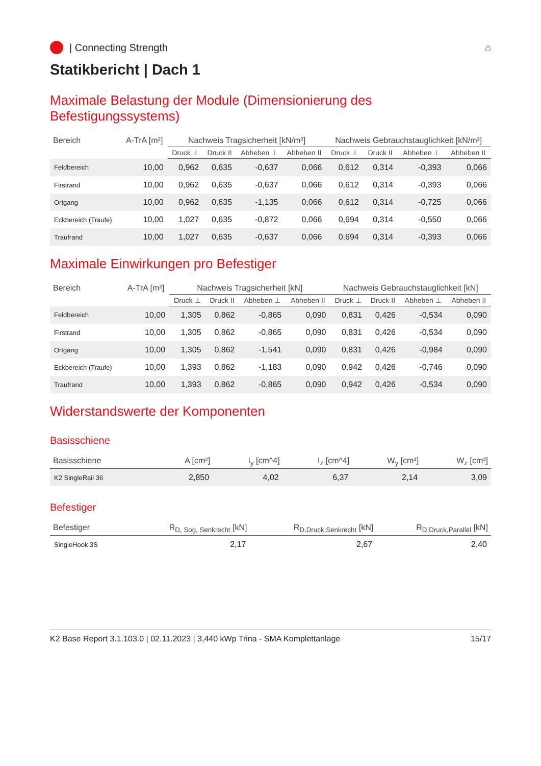| Connecting Strength ⌂
Statikbericht | Dach 1
Maximale Belastung der Module (Dimensionierung des Befestigungssystems)
| Bereich | A-TrA [m²] | Nachweis Tragsicherheit [kN/m²] | | | | Nachweis Gebrauchstauglichkeit [kN/m²] | | | |
| --- | --- | --- | --- | --- | --- | --- | --- | --- | --- |
| | | Druck ⊥ | Druck II | Abheben ⊥ | Abheben II | Druck ⊥ | Druck II | Abheben ⊥ | Abheben II |
| Feldbereich | 10,00 | 0,962 | 0,635 | -0,637 | 0,066 | 0,612 | 0,314 | -0,393 | 0,066 |
| Firstrand | 10,00 | 0,962 | 0,635 | -0,637 | 0,066 | 0,612 | 0,314 | -0,393 | 0,066 |
| Ortgang | 10,00 | 0,962 | 0,635 | -1,135 | 0,066 | 0,612 | 0,314 | -0,725 | 0,066 |
| Eckbereich (Traufe) | 10,00 | 1,027 | 0,635 | -0,872 | 0,066 | 0,694 | 0,314 | -0,550 | 0,066 |
| Traufrand | 10,00 | 1,027 | 0,635 | -0,637 | 0,066 | 0,694 | 0,314 | -0,393 | 0,066 |
Maximale Einwirkungen pro Befestiger
| Bereich | A-TrA [m²] | Nachweis Tragsicherheit [kN] | | | | Nachweis Gebrauchstauglichkeit [kN] | | | |
| --- | --- | --- | --- | --- | --- | --- | --- | --- | --- |
| | | Druck ⊥ | Druck II | Abheben ⊥ | Abheben II | Druck ⊥ | Druck II | Abheben ⊥ | Abheben II |
| Feldbereich | 10,00 | 1,305 | 0,862 | -0,865 | 0,090 | 0,831 | 0,426 | -0,534 | 0,090 |
| Firstrand | 10,00 | 1,305 | 0,862 | -0,865 | 0,090 | 0,831 | 0,426 | -0,534 | 0,090 |
| Ortgang | 10,00 | 1,305 | 0,862 | -1,541 | 0,090 | 0,831 | 0,426 | -0,984 | 0,090 |
| Eckbereich (Traufe) | 10,00 | 1,393 | 0,862 | -1,183 | 0,090 | 0,942 | 0,426 | -0,746 | 0,090 |
| Traufrand | 10,00 | 1,393 | 0,862 | -0,865 | 0,090 | 0,942 | 0,426 | -0,534 | 0,090 |
Widerstandswerte der Komponenten
Basisschiene
| Basisschiene | A [cm²] | I<sub>y</sub> [cm^4] | I<sub>z</sub> [cm^4] | W<sub>y</sub> [cm³] | W<sub>z</sub> [cm³] |
| --- | --- | --- | --- | --- | --- |
| K2 SingleRail 36 | 2,850 | 4,02 | 6,37 | 2,14 | 3,09 |
Befestiger
| Befestiger | R<sub>D, Sog, Senkrecht</sub> [kN] | R<sub>D,Druck,Senkrecht</sub> [kN] | R<sub>D,Druck,Parallel</sub> [kN] |
| --- | --- | --- | --- |
| SingleHook 3S | 2,17 | 2,67 | 2,40 |
K2 Base Report 3.1.103.0 | 02.11.2023 | 3,440 kWp Trina - SMA Komplettanlage 15/17